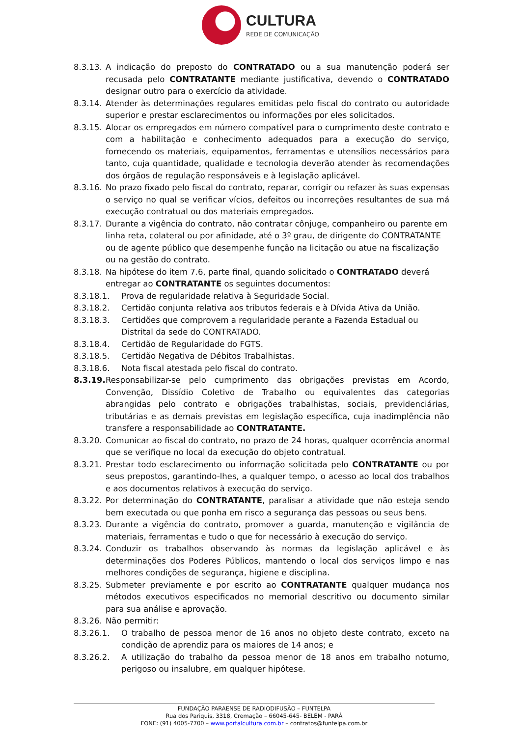CULTURA
REDE DE COMUNICAÇÃO
8.3.13.
A indicação do preposto do CONTRATADO ou a sua manutenção poderá ser recusada pelo CONTRATANTE mediante justificativa, devendo o CONTRATADO designar outro para o exercício da atividade.
8.3.14.
Atender às determinações regulares emitidas pelo fiscal do contrato ou autoridade superior e prestar esclarecimentos ou informações por eles solicitados.
8.3.15.
Alocar os empregados em número compatível para o cumprimento deste contrato e com a habilitação e conhecimento adequados para a execução do serviço, fornecendo os materiais, equipamentos, ferramentas e utensílios necessários para tanto, cuja quantidade, qualidade e tecnologia deverão atender às recomendações dos órgãos de regulação responsáveis e à legislação aplicável.
8.3.16.
No prazo fixado pelo fiscal do contrato, reparar, corrigir ou refazer às suas expensas o serviço no qual se verificar vícios, defeitos ou incorreções resultantes de sua má execução contratual ou dos materiais empregados.
8.3.17.
Durante a vigência do contrato, não contratar cônjuge, companheiro ou parente em linha reta, colateral ou por afinidade, até o 3º grau, de dirigente do CONTRATANTE ou de agente público que desempenhe função na licitação ou atue na fiscalização ou na gestão do contrato.
8.3.18.
Na hipótese do item 7.6, parte final, quando solicitado o CONTRATADO deverá entregar ao CONTRATANTE os seguintes documentos:
8.3.18.1. Prova de regularidade relativa à Seguridade Social.
8.3.18.2. Certidão conjunta relativa aos tributos federais e à Dívida Ativa da União.
8.3.18.3. Certidões que comprovem a regularidade perante a Fazenda Estadual ou Distrital da sede do CONTRATADO.
8.3.18.4. Certidão de Regularidade do FGTS.
8.3.18.5. Certidão Negativa de Débitos Trabalhistas.
8.3.18.6. Nota fiscal atestada pelo fiscal do contrato.
8.3.19.
Responsabilizar-se pelo cumprimento das obrigações previstas em Acordo, Convenção, Dissídio Coletivo de Trabalho ou equivalentes das categorias abrangidas pelo contrato e obrigações trabalhistas, sociais, previdenciárias, tributárias e as demais previstas em legislação específica, cuja inadimplência não transfere a responsabilidade ao CONTRATANTE.
8.3.20.
Comunicar ao fiscal do contrato, no prazo de 24 horas, qualquer ocorrência anormal que se verifique no local da execução do objeto contratual.
8.3.21.
Prestar todo esclarecimento ou informação solicitada pelo CONTRATANTE ou por seus prepostos, garantindo-lhes, a qualquer tempo, o acesso ao local dos trabalhos e aos documentos relativos à execução do serviço.
8.3.22.
Por determinação do CONTRATANTE, paralisar a atividade que não esteja sendo bem executada ou que ponha em risco a segurança das pessoas ou seus bens.
8.3.23.
Durante a vigência do contrato, promover a guarda, manutenção e vigilância de materiais, ferramentas e tudo o que for necessário à execução do serviço.
8.3.24.
Conduzir os trabalhos observando às normas da legislação aplicável e às determinações dos Poderes Públicos, mantendo o local dos serviços limpo e nas melhores condições de segurança, higiene e disciplina.
8.3.25.
Submeter previamente e por escrito ao CONTRATANTE qualquer mudança nos métodos executivos especificados no memorial descritivo ou documento similar para sua análise e aprovação.
8.3.26.
Não permitir:
8.3.26.1. O trabalho de pessoa menor de 16 anos no objeto deste contrato, exceto na condição de aprendiz para os maiores de 14 anos; e
8.3.26.2. A utilização do trabalho da pessoa menor de 18 anos em trabalho noturno, perigoso ou insalubre, em qualquer hipótese.
FUNDAÇÃO PARAENSE DE RADIODIFUSÃO – FUNTELPA
Rua dos Pariquis, 3318, Cremação – 66045-645- BELÉM - PARÁ
FONE: (91) 4005-7700 – www.portalcultura.com.br – contratos@funtelpa.com.br